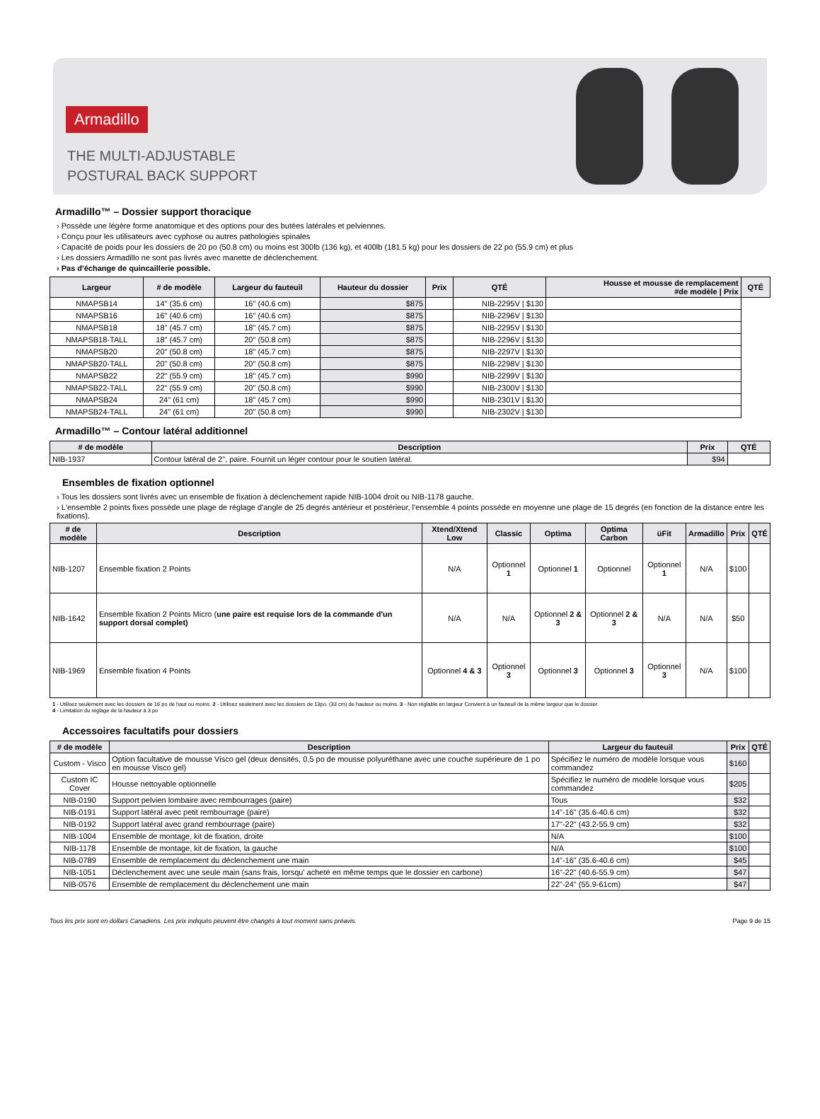Armadillo
THE MULTI-ADJUSTABLE
POSTURAL BACK SUPPORT
Armadillo™ – Dossier support thoracique
› Possède une légère forme anatomique et des options pour des butées latérales et pelviennes.
› Conçu pour les utilisateurs avec cyphose ou autres pathologies spinales
› Capacité de poids pour les dossiers de 20 po (50.8 cm) ou moins est 300lb (136 kg), et 400lb (181.5 kg) pour les dossiers de 22 po (55.9 cm) et plus
› Les dossiers Armadillo ne sont pas livrés avec manette de déclenchement.
› Pas d'échange de quincaillerie possible.
| Largeur | # de modèle | Largeur du fauteuil | Hauteur du dossier | Prix | QTÉ | Housse et mousse de remplacement #de modèle / Prix | QTÉ |
| --- | --- | --- | --- | --- | --- | --- | --- |
| NMAPSB14 | 14" (35.6 cm) | 16" (40.6 cm) | $875 | | NIB-2295V / $130 | | |
| NMAPSB16 | 16" (40.6 cm) | 16" (40.6 cm) | $875 | | NIB-2296V / $130 | | |
| NMAPSB18 | 18" (45.7 cm) | 18" (45.7 cm) | $875 | | NIB-2295V / $130 | | |
| NMAPSB18-TALL | 18" (45.7 cm) | 20" (50.8 cm) | $875 | | NIB-2296V / $130 | | |
| NMAPSB20 | 20" (50.8 cm) | 18" (45.7 cm) | $875 | | NIB-2297V / $130 | | |
| NMAPSB20-TALL | 20" (50.8 cm) | 20" (50.8 cm) | $875 | | NIB-2298V / $130 | | |
| NMAPSB22 | 22" (55.9 cm) | 18" (45.7 cm) | $990 | | NIB-2299V / $130 | | |
| NMAPSB22-TALL | 22" (55.9 cm) | 20" (50.8 cm) | $990 | | NIB-2300V / $130 | | |
| NMAPSB24 | 24" (61 cm) | 18" (45.7 cm) | $990 | | NIB-2301V / $130 | | |
| NMAPSB24-TALL | 24" (61 cm) | 20" (50.8 cm) | $990 | | NIB-2302V / $130 | | |
Armadillo™ – Contour latéral additionnel
| # de modèle | Description | Prix | QTÉ |
| --- | --- | --- | --- |
| NIB-1937 | Contour latéral de 2", paire. Fournit un léger contour pour le soutien latéral. | $94 | |
Ensembles de fixation optionnel
› Tous les dossiers sont livrés avec un ensemble de fixation à déclenchement rapide NIB-1004 droit ou NIB-1178 gauche.
› L'ensemble 2 points fixes possède une plage de réglage d'angle de 25 degrés antérieur et postérieur, l'ensemble 4 points possède en moyenne une plage de 15 degrés (en fonction de la distance entre les fixations).
| # de modèle | Description | Xtend/Xtend Low | Classic | Optima | Optima Carbon | üFit | Armadillo | Prix | QTÉ |
| --- | --- | --- | --- | --- | --- | --- | --- | --- | --- |
| NIB-1207 | Ensemble fixation 2 Points | N/A | Optionnel 1 | Optionnel 1 | Optionnel | Optionnel 1 | N/A | $100 | |
| NIB-1642 | Ensemble fixation 2 Points Micro ( une paire est requise lors de la commande d'un support dorsal complet) | N/A | N/A | Optionnel 2 & 3 | Optionnel 2 & 3 | N/A | N/A | $50 | |
| NIB-1969 | Ensemble fixation 4 Points | Optionnel 4 & 3 | Optionnel 3 | Optionnel 3 | Optionnel 3 | Optionnel 3 | N/A | $100 | |
1 - Utilisez seulement avec les dossiers de 16 po de haut ou moins. 2 - Utilisez seulement avec les dossiers de 13po. (33 cm) de hauteur ou moins. 3 - Non réglable en largeur Convient à un fauteuil de la même largeur que le dossier.
4 - Limitation du réglage de la hauteur à 3 po
Accessoires facultatifs pour dossiers
| # de modèle | Description | Largeur du fauteuil | Prix | QTÉ |
| --- | --- | --- | --- | --- |
| Custom - Visco | Option facultative de mousse Visco gel (deux densités, 0.5 po de mousse polyuréthane avec une couche supérieure de 1 po en mousse Visco gel) | Spécifiez le numéro de modèle lorsque vous commandez | $160 | |
| Custom IC Cover | Housse nettoyable optionnelle | Spécifiez le numéro de modèle lorsque vous commandez | $205 | |
| NIB-0190 | Support pelvien lombaire avec rembourrages (paire) | Tous | $32 | |
| NIB-0191 | Support latéral avec petit rembourrage (paire) | 14"-16" (35.6-40.6 cm) | $32 | |
| NIB-0192 | Support latéral avec grand rembourrage (paire) | 17"-22" (43.2-55.9 cm) | $32 | |
| NIB-1004 | Ensemble de montage, kit de fixation, droite | N/A | $100 | |
| NIB-1178 | Ensemble de montage, kit de fixation, la gauche | N/A | $100 | |
| NIB-0789 | Ensemble de remplacement du déclenchement une main | 14"-16" (35.6-40.6 cm) | $45 | |
| NIB-1051 | Déclenchement avec une seule main (sans frais, lorsqu' acheté en même temps que le dossier en carbone) | 16"-22" (40.6-55.9 cm) | $47 | |
| NIB-0576 | Ensemble de remplacement du déclenchement une main | 22"-24" (55.9-61cm) | $47 | |
Tous les prix sont en dollars Canadiens. Les prix indiqués peuvent être changés à tout moment sans préavis. Page 9 de 15